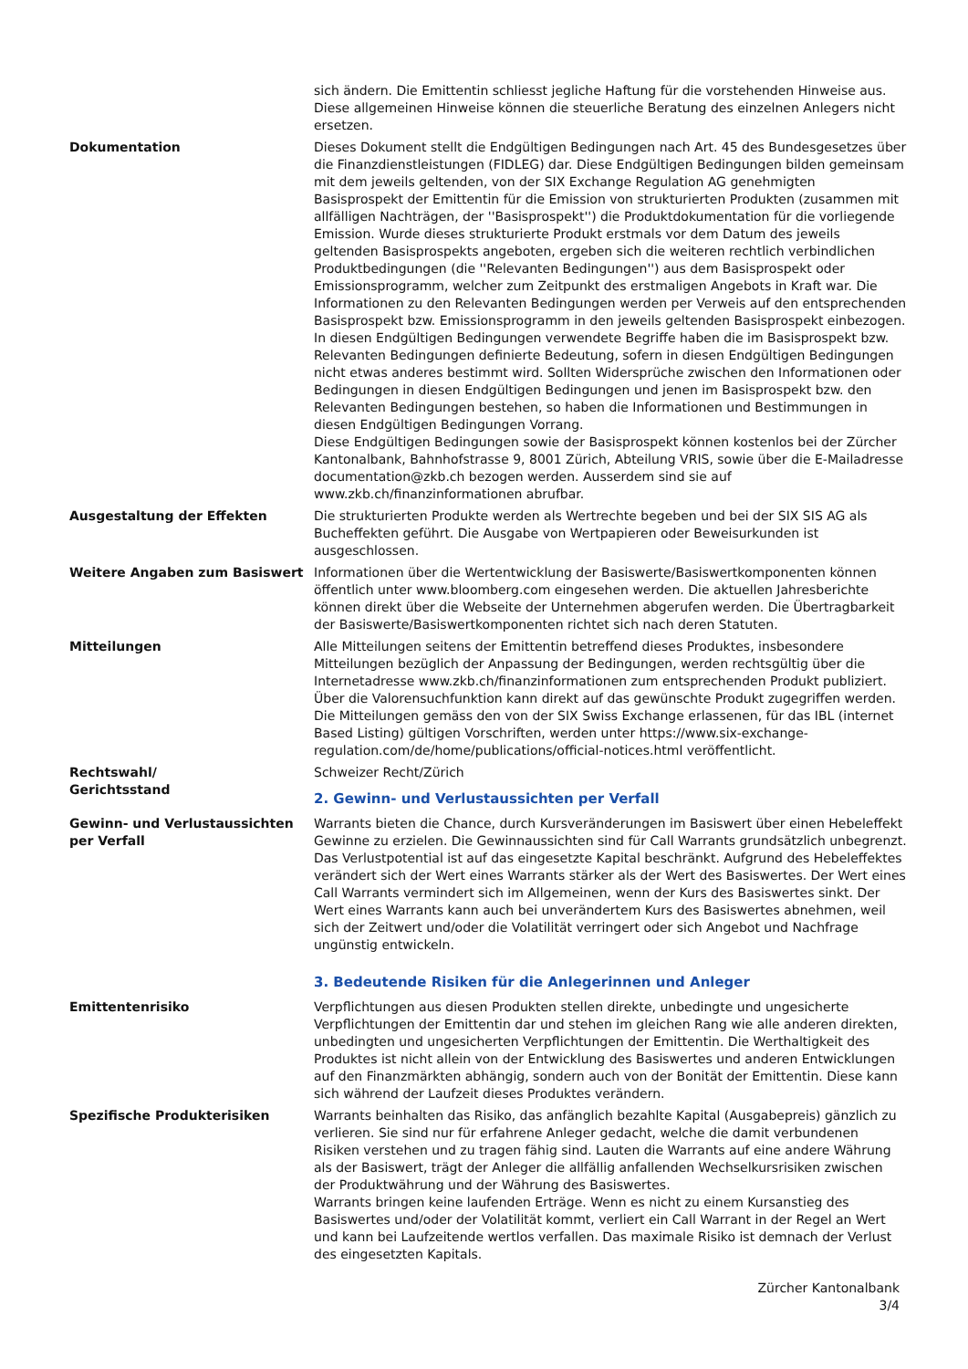sich ändern. Die Emittentin schliesst jegliche Haftung für die vorstehenden Hinweise aus. Diese allgemeinen Hinweise können die steuerliche Beratung des einzelnen Anlegers nicht ersetzen.
Dokumentation Dieses Dokument stellt die Endgültigen Bedingungen nach Art. 45 des Bundesgesetzes über die Finanzdienstleistungen (FIDLEG) dar. Diese Endgültigen Bedingungen bilden gemeinsam mit dem jeweils geltenden, von der SIX Exchange Regulation AG genehmigten Basisprospekt der Emittentin für die Emission von strukturierten Produkten (zusammen mit allfälligen Nachträgen, der ''Basisprospekt'') die Produktdokumentation für die vorliegende Emission. Wurde dieses strukturierte Produkt erstmals vor dem Datum des jeweils geltenden Basisprospekts angeboten, ergeben sich die weiteren rechtlich verbindlichen Produktbedingungen (die ''Relevanten Bedingungen'') aus dem Basisprospekt oder Emissionsprogramm, welcher zum Zeitpunkt des erstmaligen Angebots in Kraft war. Die Informationen zu den Relevanten Bedingungen werden per Verweis auf den entsprechenden Basisprospekt bzw. Emissionsprogramm in den jeweils geltenden Basisprospekt einbezogen. In diesen Endgültigen Bedingungen verwendete Begriffe haben die im Basisprospekt bzw. Relevanten Bedingungen definierte Bedeutung, sofern in diesen Endgültigen Bedingungen nicht etwas anderes bestimmt wird. Sollten Widersprüche zwischen den Informationen oder Bedingungen in diesen Endgültigen Bedingungen und jenen im Basisprospekt bzw. den Relevanten Bedingungen bestehen, so haben die Informationen und Bestimmungen in diesen Endgültigen Bedingungen Vorrang.
Diese Endgültigen Bedingungen sowie der Basisprospekt können kostenlos bei der Zürcher Kantonalbank, Bahnhofstrasse 9, 8001 Zürich, Abteilung VRIS, sowie über die E-Mailadresse documentation@zkb.ch bezogen werden. Ausserdem sind sie auf www.zkb.ch/finanzinformationen abrufbar.
Ausgestaltung der Effekten Die strukturierten Produkte werden als Wertrechte begeben und bei der SIX SIS AG als Bucheffekten geführt. Die Ausgabe von Wertpapieren oder Beweisurkunden ist ausgeschlossen.
Weitere Angaben zum Basiswert Informationen über die Wertentwicklung der Basiswerte/Basiswertkomponenten können öffentlich unter www.bloomberg.com eingesehen werden. Die aktuellen Jahresberichte können direkt über die Webseite der Unternehmen abgerufen werden. Die Übertragbarkeit der Basiswerte/Basiswertkomponenten richtet sich nach deren Statuten.
Mitteilungen Alle Mitteilungen seitens der Emittentin betreffend dieses Produktes, insbesondere Mitteilungen bezüglich der Anpassung der Bedingungen, werden rechtsgültig über die Internetadresse www.zkb.ch/finanzinformationen zum entsprechenden Produkt publiziert. Über die Valorensuchfunktion kann direkt auf das gewünschte Produkt zugegriffen werden. Die Mitteilungen gemäss den von der SIX Swiss Exchange erlassenen, für das IBL (internet Based Listing) gültigen Vorschriften, werden unter https://www.six-exchange-regulation.com/de/home/publications/official-notices.html veröffentlicht.
Rechtswahl/
Gerichtsstand
Schweizer Recht/Zürich
2. Gewinn- und Verlustaussichten per Verfall
Gewinn- und Verlustaussichten per Verfall
Warrants bieten die Chance, durch Kursveränderungen im Basiswert über einen Hebeleffekt Gewinne zu erzielen. Die Gewinnaussichten sind für Call Warrants grundsätzlich unbegrenzt. Das Verlustpotential ist auf das eingesetzte Kapital beschränkt. Aufgrund des Hebeleffektes verändert sich der Wert eines Warrants stärker als der Wert des Basiswertes. Der Wert eines Call Warrants vermindert sich im Allgemeinen, wenn der Kurs des Basiswertes sinkt. Der Wert eines Warrants kann auch bei unverändertem Kurs des Basiswertes abnehmen, weil sich der Zeitwert und/oder die Volatilität verringert oder sich Angebot und Nachfrage ungünstig entwickeln.
3. Bedeutende Risiken für die Anlegerinnen und Anleger
Emittentenrisiko Verpflichtungen aus diesen Produkten stellen direkte, unbedingte und ungesicherte Verpflichtungen der Emittentin dar und stehen im gleichen Rang wie alle anderen direkten, unbedingten und ungesicherten Verpflichtungen der Emittentin. Die Werthaltigkeit des Produktes ist nicht allein von der Entwicklung des Basiswertes und anderen Entwicklungen auf den Finanzmärkten abhängig, sondern auch von der Bonität der Emittentin. Diese kann sich während der Laufzeit dieses Produktes verändern.
Spezifische Produkterisiken Warrants beinhalten das Risiko, das anfänglich bezahlte Kapital (Ausgabepreis) gänzlich zu verlieren. Sie sind nur für erfahrene Anleger gedacht, welche die damit verbundenen Risiken verstehen und zu tragen fähig sind. Lauten die Warrants auf eine andere Währung als der Basiswert, trägt der Anleger die allfällig anfallenden Wechselkursrisiken zwischen der Produktwährung und der Währung des Basiswertes.
Warrants bringen keine laufenden Erträge. Wenn es nicht zu einem Kursanstieg des Basiswertes und/oder der Volatilität kommt, verliert ein Call Warrant in der Regel an Wert und kann bei Laufzeitende wertlos verfallen. Das maximale Risiko ist demnach der Verlust des eingesetzten Kapitals.
Zürcher Kantonalbank
3/4